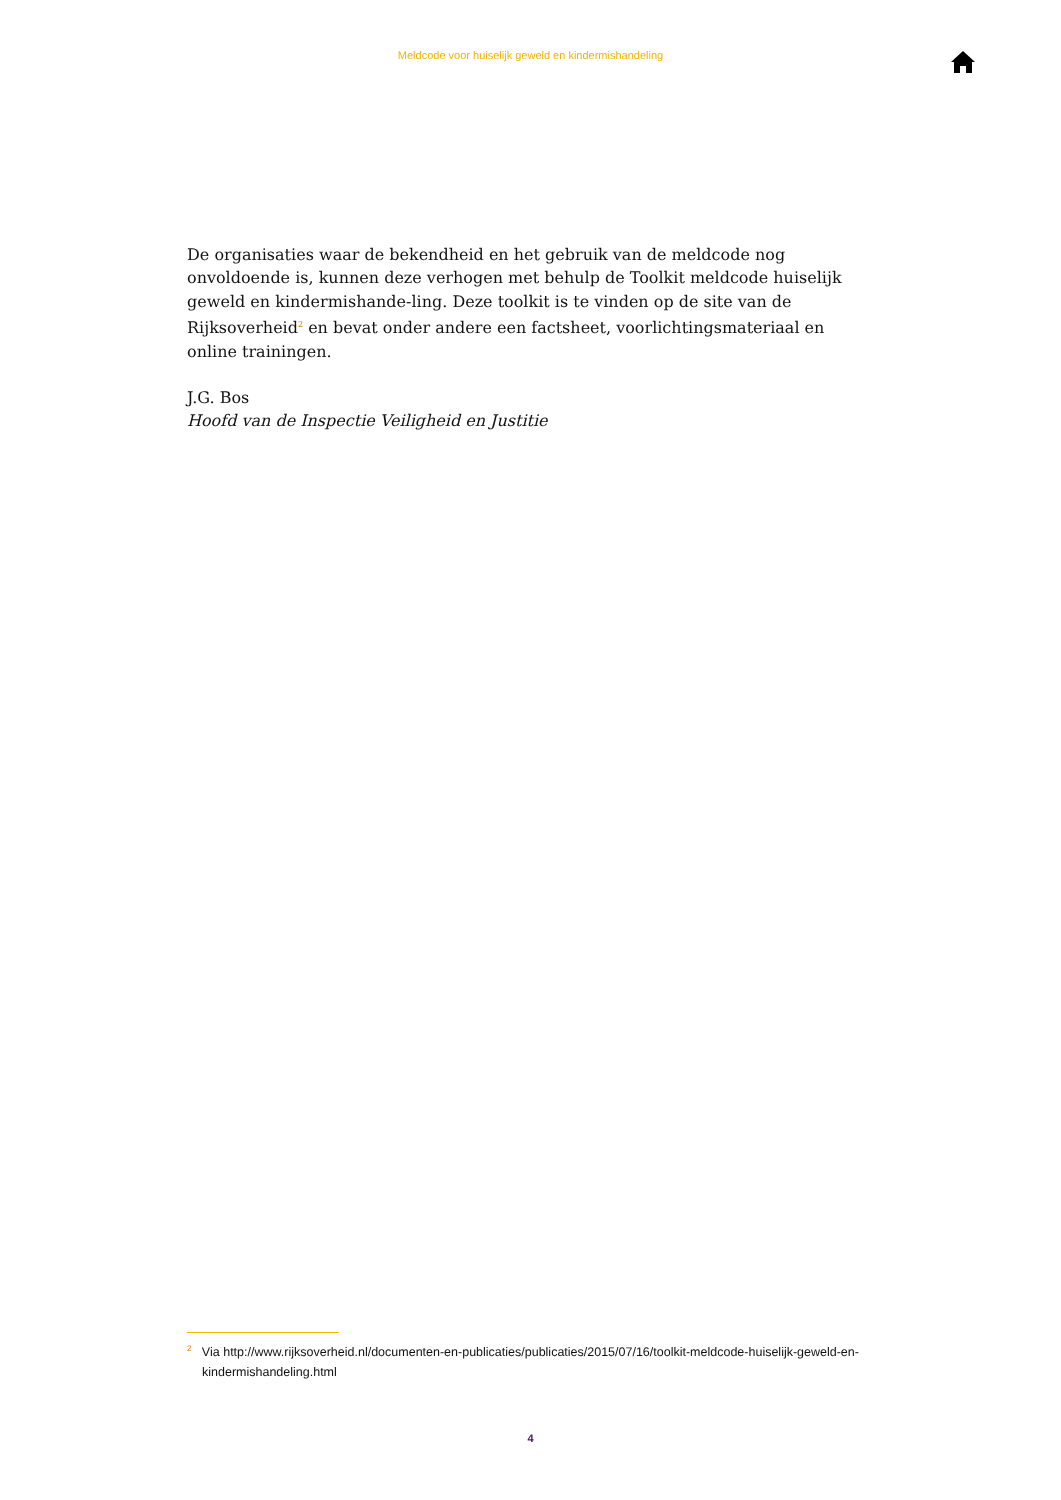Meldcode voor huiselijk geweld en kindermishandeling
De organisaties waar de bekendheid en het gebruik van de meldcode nog onvoldoende is, kunnen deze verhogen met behulp de Toolkit meldcode huiselijk geweld en kindermishande-ling. Deze toolkit is te vinden op de site van de Rijksoverheid<sup>2</sup> en bevat onder andere een factsheet, voorlichtingsmateriaal en online trainingen.
J.G. Bos
Hoofd van de Inspectie Veiligheid en Justitie
<sup>2</sup> Via http://www.rijksoverheid.nl/documenten-en-publicaties/publicaties/2015/07/16/toolkit-meldcode-huiselijk-geweld-en-kindermishandeling.html
4